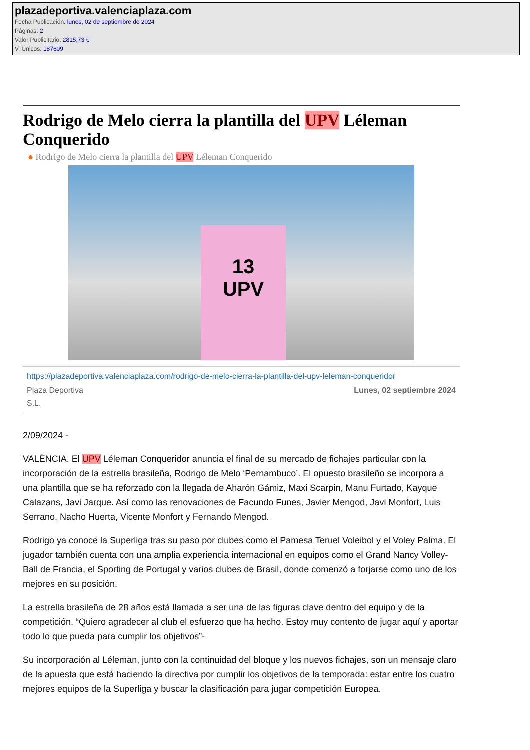plazadeportiva.valenciaplaza.com
Fecha Publicación: lunes, 02 de septiembre de 2024
Páginas: 2
Valor Publicitario: 2815,73 €
V. Únicos: 187609
Rodrigo de Melo cierra la plantilla del UPV Léleman Conquerido
● Rodrigo de Melo cierra la plantilla del UPV Léleman Conquerido
13
UPV
https://plazadeportiva.valenciaplaza.com/rodrigo-de-melo-cierra-la-plantilla-del-upv-leleman-conqueridor
Plaza Deportiva
S.L.
Lunes, 02 septiembre 2024
2/09/2024 -
VALÈNCIA. El UPV Léleman Conqueridor anuncia el final de su mercado de fichajes particular con la incorporación de la estrella brasileña, Rodrigo de Melo ‘Pernambuco’. El opuesto brasileño se incorpora a una plantilla que se ha reforzado con la llegada de Aharón Gámiz, Maxi Scarpin, Manu Furtado, Kayque Calazans, Javi Jarque. Así como las renovaciones de Facundo Funes, Javier Mengod, Javi Monfort, Luis Serrano, Nacho Huerta, Vicente Monfort y Fernando Mengod.
Rodrigo ya conoce la Superliga tras su paso por clubes como el Pamesa Teruel Voleibol y el Voley Palma. El jugador también cuenta con una amplia experiencia internacional en equipos como el Grand Nancy Volley-Ball de Francia, el Sporting de Portugal y varios clubes de Brasil, donde comenzó a forjarse como uno de los mejores en su posición.
La estrella brasileña de 28 años está llamada a ser una de las figuras clave dentro del equipo y de la competición. “Quiero agradecer al club el esfuerzo que ha hecho. Estoy muy contento de jugar aquí y aportar todo lo que pueda para cumplir los objetivos”-
Su incorporación al Léleman, junto con la continuidad del bloque y los nuevos fichajes, son un mensaje claro de la apuesta que está haciendo la directiva por cumplir los objetivos de la temporada: estar entre los cuatro mejores equipos de la Superliga y buscar la clasificación para jugar competición Europea.